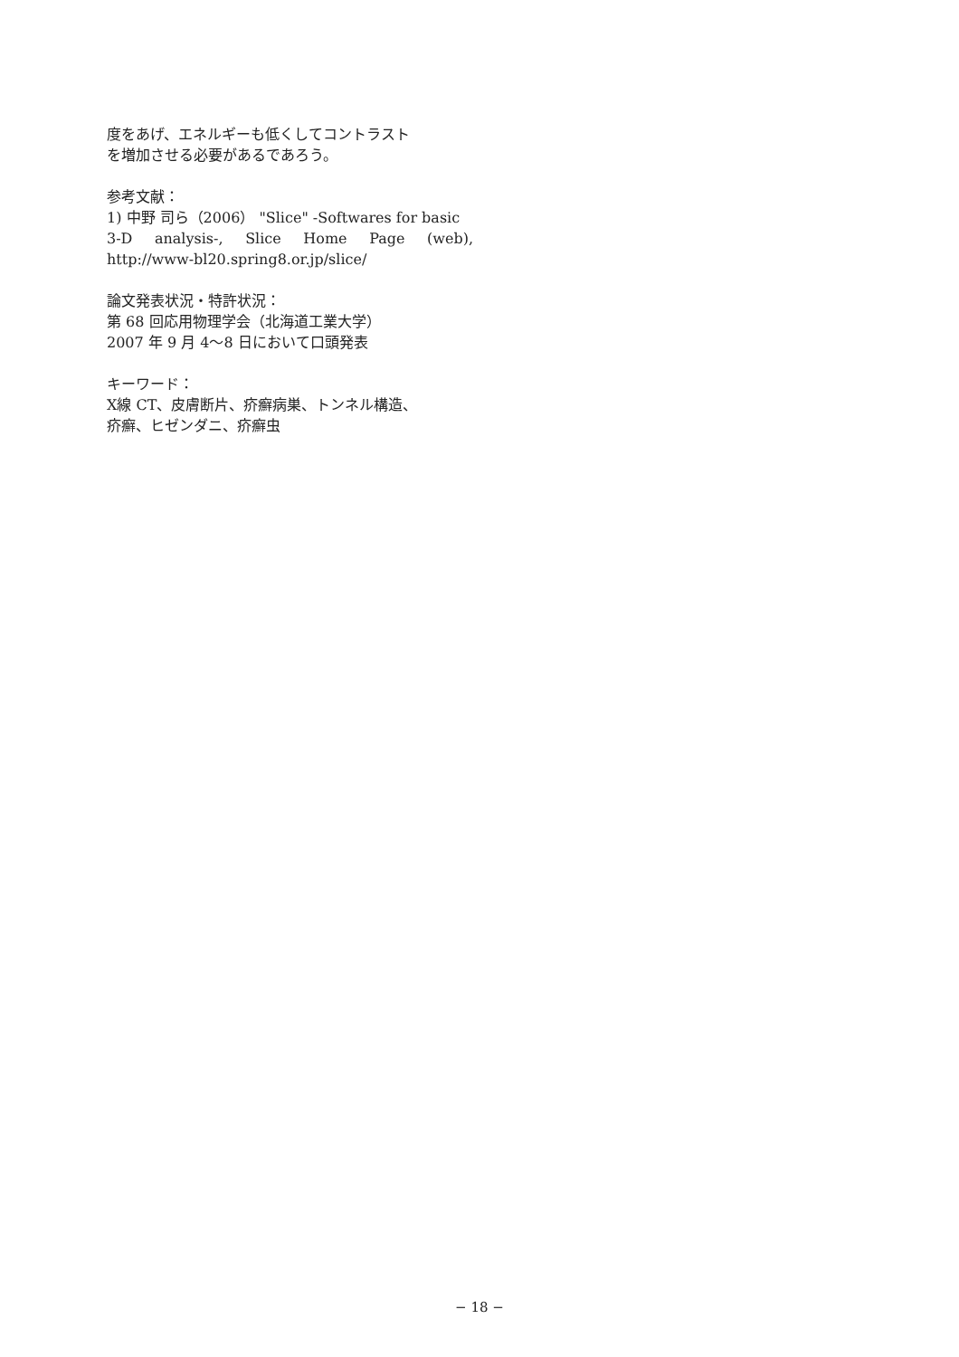度をあげ、エネルギーも低くしてコントラスト
を増加させる必要があるであろう。
参考文献：
1) 中野 司ら（2006） "Slice" -Softwares for basic
3-D analysis-, Slice Home Page (web),
http://www-bl20.spring8.or.jp/slice/
論文発表状況・特許状況：
第 68 回応用物理学会（北海道工業大学）
2007 年 9 月 4〜8 日において口頭発表
キーワード：
X線 CT、皮膚断片、疥癬病巣、トンネル構造、
疥癬、ヒゼンダニ、疥癬虫
− 18 −